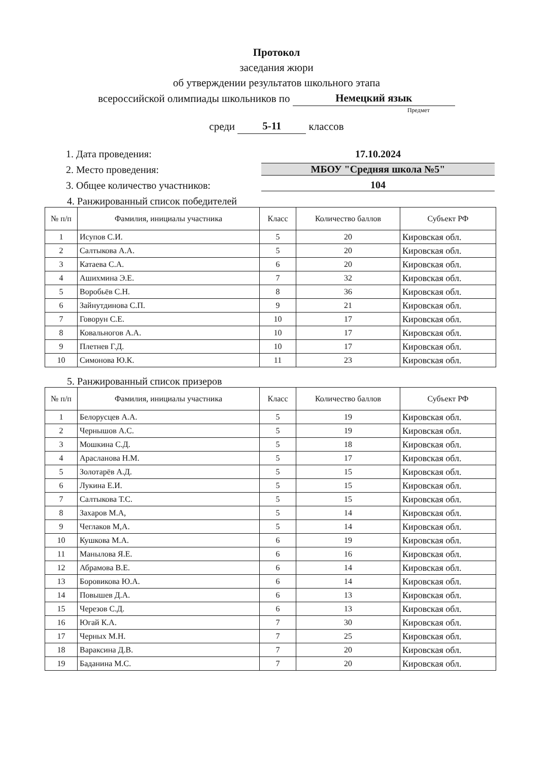Протокол
заседания жюри
об утверждении результатов школьного этапа
всероссийской олимпиады школьников по Немецкий язык
Предмет
среди 5-11 классов
1. Дата проведения: 17.10.2024
2. Место проведения: МБОУ "Средняя школа №5"
3. Общее количество участников: 104
4. Ранжированный список победителей
| № п/п | Фамилия, инициалы участника | Класс | Количество баллов | Субъект РФ |
| --- | --- | --- | --- | --- |
| 1 | Исупов С.И. | 5 | 20 | Кировская обл. |
| 2 | Салтыкова А.А. | 5 | 20 | Кировская обл. |
| 3 | Катаева С.А. | 6 | 20 | Кировская обл. |
| 4 | Ашихмина Э.Е. | 7 | 32 | Кировская обл. |
| 5 | Воробьёв С.Н. | 8 | 36 | Кировская обл. |
| 6 | Зайнутдинова С.П. | 9 | 21 | Кировская обл. |
| 7 | Говорун С.Е. | 10 | 17 | Кировская обл. |
| 8 | Ковальногов А.А. | 10 | 17 | Кировская обл. |
| 9 | Плетнев Г.Д. | 10 | 17 | Кировская обл. |
| 10 | Симонова Ю.К. | 11 | 23 | Кировская обл. |
5. Ранжированный список призеров
| № п/п | Фамилия, инициалы участника | Класс | Количество баллов | Субъект РФ |
| --- | --- | --- | --- | --- |
| 1 | Белорусцев А.А. | 5 | 19 | Кировская обл. |
| 2 | Чернышов А.С. | 5 | 19 | Кировская обл. |
| 3 | Мошкина С.Д. | 5 | 18 | Кировская обл. |
| 4 | Арасланова Н.М. | 5 | 17 | Кировская обл. |
| 5 | Золотарёв А.Д. | 5 | 15 | Кировская обл. |
| 6 | Лукина Е.И. | 5 | 15 | Кировская обл. |
| 7 | Салтыкова Т.С. | 5 | 15 | Кировская обл. |
| 8 | Захаров М.А, | 5 | 14 | Кировская обл. |
| 9 | Чеглаков М,А. | 5 | 14 | Кировская обл. |
| 10 | Кушкова М.А. | 6 | 19 | Кировская обл. |
| 11 | Манылова Я.Е. | 6 | 16 | Кировская обл. |
| 12 | Абрамова В.Е. | 6 | 14 | Кировская обл. |
| 13 | Боровикова Ю.А. | 6 | 14 | Кировская обл. |
| 14 | Повышев Д.А. | 6 | 13 | Кировская обл. |
| 15 | Черезов С.Д. | 6 | 13 | Кировская обл. |
| 16 | Югай К.А. | 7 | 30 | Кировская обл. |
| 17 | Черных М.Н. | 7 | 25 | Кировская обл. |
| 18 | Вараксина Д.В. | 7 | 20 | Кировская обл. |
| 19 | Баданина М.С. | 7 | 20 | Кировская обл. |